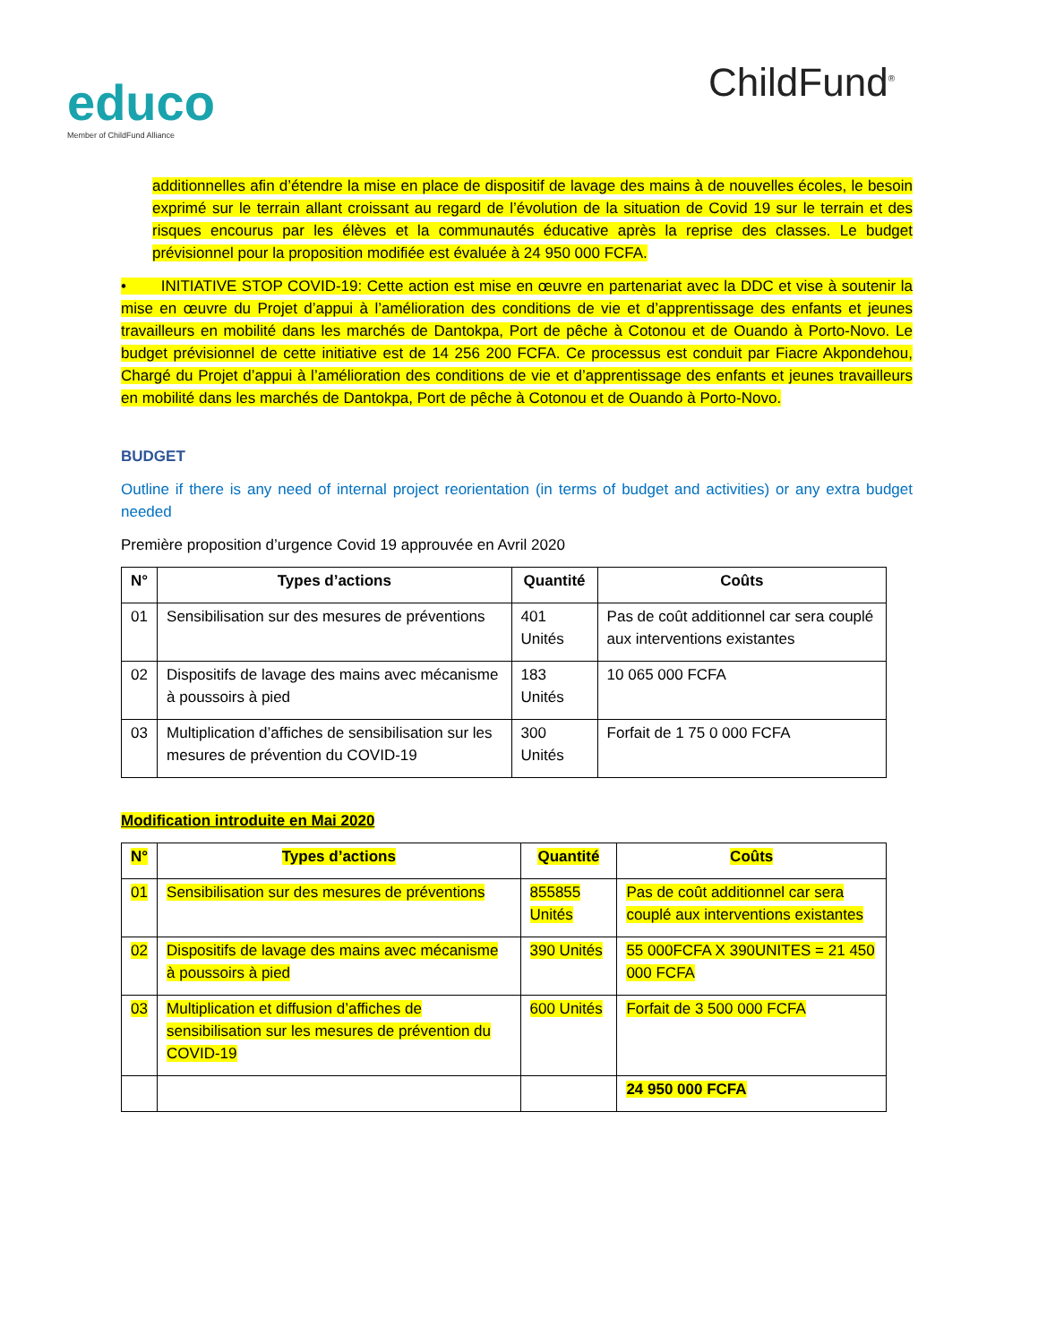educo
Member of ChildFund Alliance
ChildFund<sup>®</sup>
additionnelles afin d’étendre la mise en place de dispositif de lavage des mains à de nouvelles écoles, le besoin exprimé sur le terrain allant croissant au regard de l’évolution de la situation de Covid 19 sur le terrain et des risques encourus par les élèves et la communautés éducative après la reprise des classes. Le budget prévisionnel pour la proposition modifiée est évaluée à 24 950 000 FCFA.
• INITIATIVE STOP COVID-19: Cette action est mise en œuvre en partenariat avec la DDC et vise à soutenir la mise en œuvre du Projet d’appui à l’amélioration des conditions de vie et d’apprentissage des enfants et jeunes travailleurs en mobilité dans les marchés de Dantokpa, Port de pêche à Cotonou et de Ouando à Porto-Novo. Le budget prévisionnel de cette initiative est de 14 256 200 FCFA. Ce processus est conduit par Fiacre Akpondehou, Chargé du Projet d’appui à l’amélioration des conditions de vie et d’apprentissage des enfants et jeunes travailleurs en mobilité dans les marchés de Dantokpa, Port de pêche à Cotonou et de Ouando à Porto-Novo.
BUDGET
Outline if there is any need of internal project reorientation (in terms of budget and activities) or any extra budget needed
Première proposition d’urgence Covid 19 approuvée en Avril 2020
| N° | Types d’actions | Quantité | Coûts |
| --- | --- | --- | --- |
| 01 | Sensibilisation sur des mesures de préventions | 401 Unités | Pas de coût additionnel car sera couplé aux interventions existantes |
| 02 | Dispositifs de lavage des mains avec mécanisme à poussoirs à pied | 183 Unités | 10 065 000 FCFA |
| 03 | Multiplication d’affiches de sensibilisation sur les mesures de prévention du COVID-19 | 300 Unités | Forfait de 1 75 0 000 FCFA |
Modification introduite en Mai 2020
| N° | Types d’actions | Quantité | Coûts |
| --- | --- | --- | --- |
| 01 | Sensibilisation sur des mesures de préventions | 855855 Unités | Pas de coût additionnel car sera couplé aux interventions existantes |
| 02 | Dispositifs de lavage des mains avec mécanisme à poussoirs à pied | 390 Unités | 55 000FCFA X 390UNITES = 21 450 000 FCFA |
| 03 | Multiplication et diffusion d’affiches de sensibilisation sur les mesures de prévention du COVID-19 | 600 Unités | Forfait de 3 500 000 FCFA |
| | | | 24 950 000 FCFA |